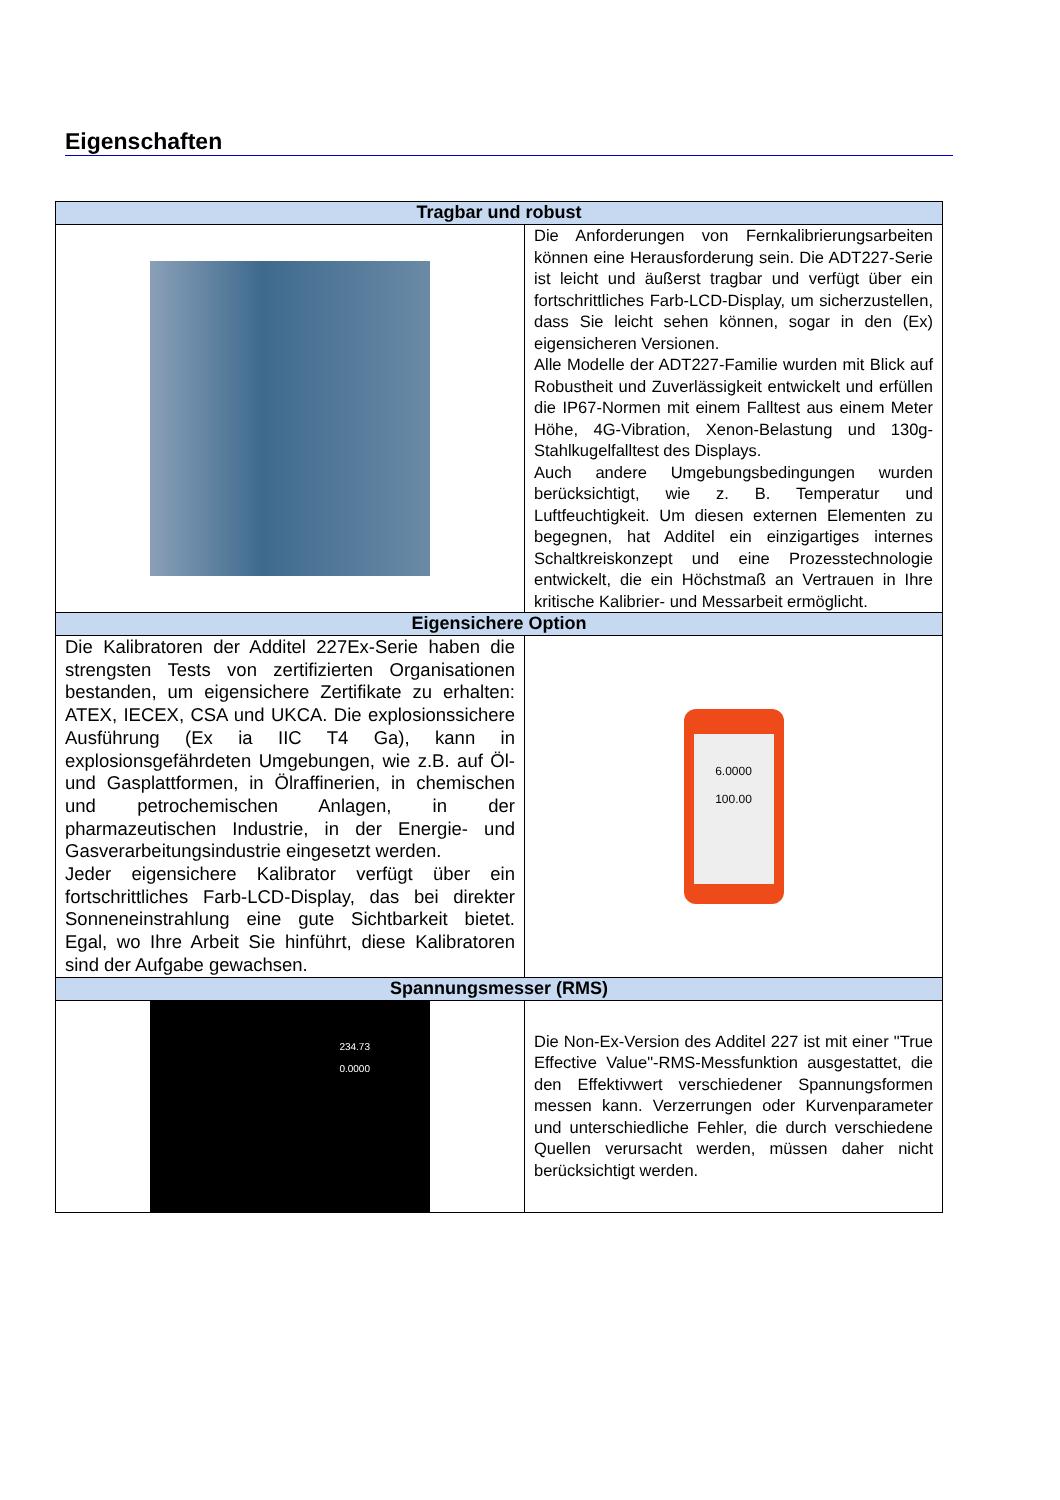Eigenschaften
| Tragbar und robust | |
| --- | --- |
| | Die Anforderungen von Fernkalibrierungsarbeiten können eine Herausforderung sein. Die ADT227-Serie ist leicht und äußerst tragbar und verfügt über ein fortschrittliches Farb-LCD-Display, um sicherzustellen, dass Sie leicht sehen können, sogar in den (Ex) eigensicheren Versionen. Alle Modelle der ADT227-Familie wurden mit Blick auf Robustheit und Zuverlässigkeit entwickelt und erfüllen die IP67-Normen mit einem Falltest aus einem Meter Höhe, 4G-Vibration, Xenon-Belastung und 130g-Stahlkugelfalltest des Displays. Auch andere Umgebungsbedingungen wurden berücksichtigt, wie z. B. Temperatur und Luftfeuchtigkeit. Um diesen externen Elementen zu begegnen, hat Additel ein einzigartiges internes Schaltkreiskonzept und eine Prozesstechnologie entwickelt, die ein Höchstmaß an Vertrauen in Ihre kritische Kalibrier- und Messarbeit ermöglicht. |
| Eigensichere Option | |
| Die Kalibratoren der Additel 227Ex-Serie haben die strengsten Tests von zertifizierten Organisationen bestanden, um eigensichere Zertifikate zu erhalten: ATEX, IECEX, CSA und UKCA. Die explosionssichere Ausführung (Ex ia IIC T4 Ga), kann in explosionsgefährdeten Umgebungen, wie z.B. auf Öl- und Gasplattformen, in Ölraffinerien, in chemischen und petrochemischen Anlagen, in der pharmazeutischen Industrie, in der Energie- und Gasverarbeitungsindustrie eingesetzt werden. Jeder eigensichere Kalibrator verfügt über ein fortschrittliches Farb-LCD-Display, das bei direkter Sonneneinstrahlung eine gute Sichtbarkeit bietet. Egal, wo Ihre Arbeit Sie hinführt, diese Kalibratoren sind der Aufgabe gewachsen. | 6.0000 100.00 |
| Spannungsmesser (RMS) | |
| 234.73 0.0000 | Die Non-Ex-Version des Additel 227 ist mit einer "True Effective Value"-RMS-Messfunktion ausgestattet, die den Effektivwert verschiedener Spannungsformen messen kann. Verzerrungen oder Kurvenparameter und unterschiedliche Fehler, die durch verschiedene Quellen verursacht werden, müssen daher nicht berücksichtigt werden. |